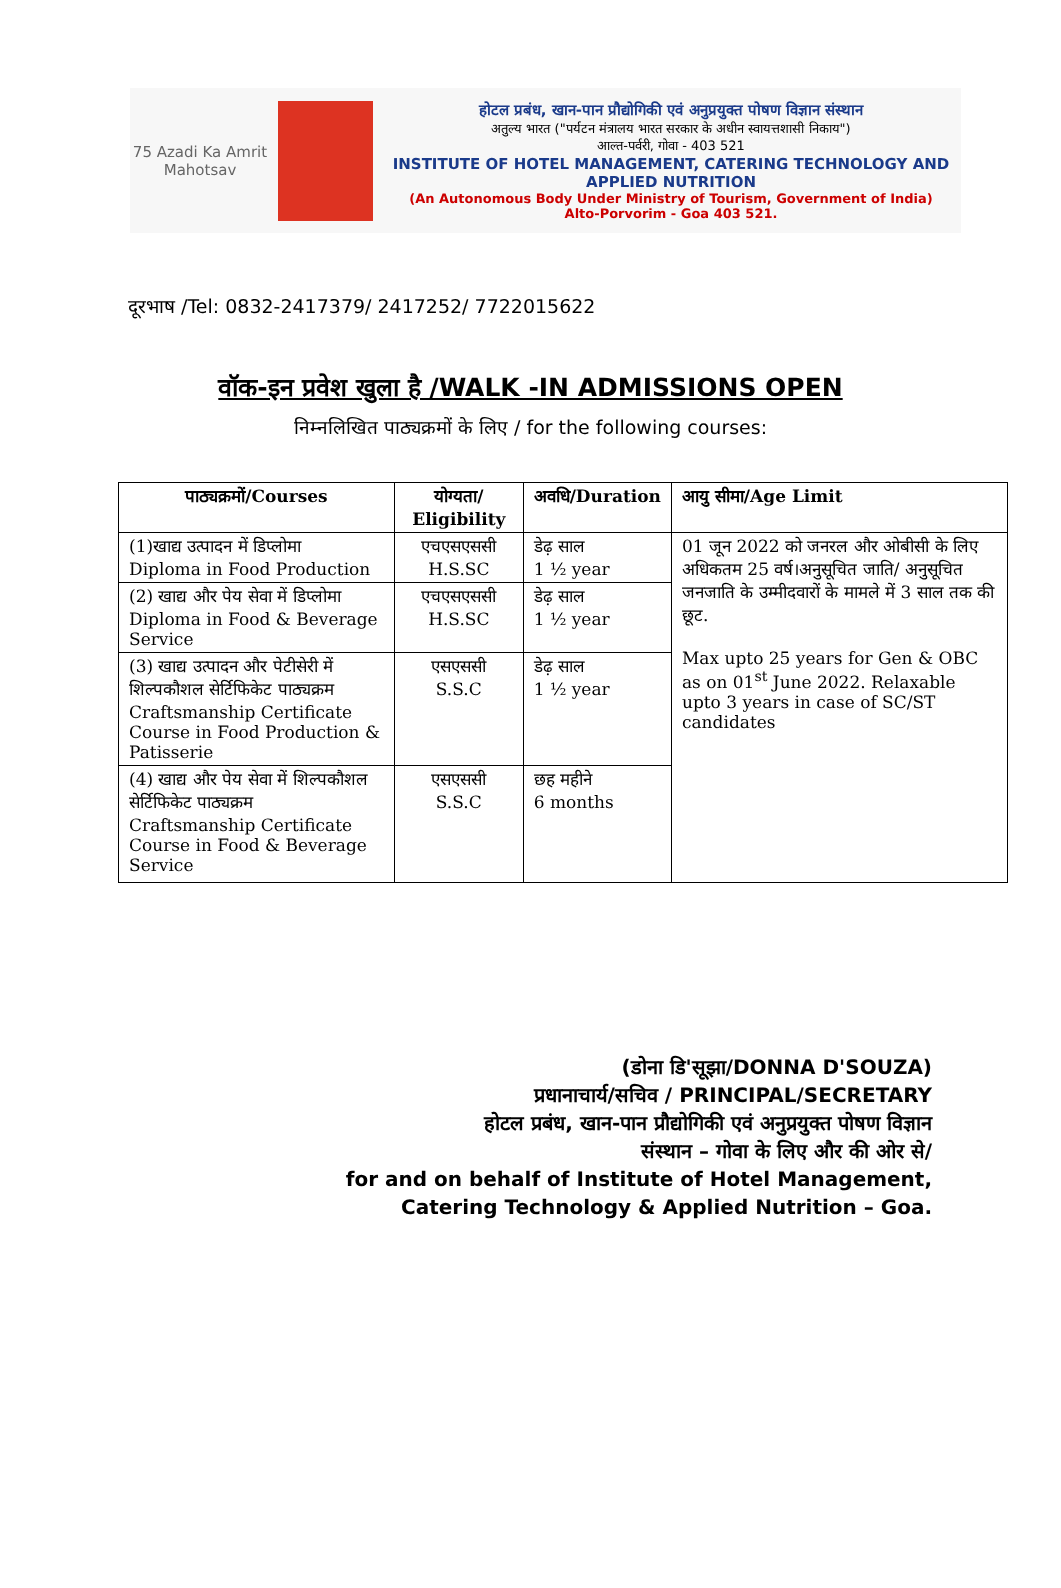75 Azadi Ka Amrit Mahotsav
होटल प्रबंध, खान-पान प्रौद्योगिकी एवं अनुप्रयुक्त पोषण विज्ञान संस्थान
अतुल्य भारत ("पर्यटन मंत्रालय भारत सरकार के अधीन स्वायत्तशासी निकाय")
आल्त-पर्वरी, गोवा - 403 521
INSTITUTE OF HOTEL MANAGEMENT, CATERING TECHNOLOGY AND APPLIED NUTRITION
(An Autonomous Body Under Ministry of Tourism, Government of India)
Alto-Porvorim - Goa 403 521.
दूरभाष /Tel: 0832-2417379/ 2417252/ 7722015622
वॉक-इन प्रवेश खुला है /WALK -IN ADMISSIONS OPEN
निम्नलिखित पाठ्यक्रमों के लिए / for the following courses:
| पाठ्यक्रमों/Courses | योग्यता/ Eligibility | अवधि/Duration | आयु सीमा/Age Limit |
| --- | --- | --- | --- |
| (1)खाद्य उत्पादन में डिप्लोमा Diploma in Food Production | एचएसएससी H.S.SC | डेढ़ साल 1 ½ year | 01 जून 2022 को जनरल और ओबीसी के लिए अधिकतम 25 वर्ष।अनुसूचित जाति/ अनुसूचित जनजाति के उम्मीदवारों के मामले में 3 साल तक की छूट. Max upto 25 years for Gen & OBC as on 01<sup>st</sup> June 2022. Relaxable upto 3 years in case of SC/ST candidates |
| (2) खाद्य और पेय सेवा में डिप्लोमा Diploma in Food & Beverage Service | एचएसएससी H.S.SC | डेढ़ साल 1 ½ year | |
| (3) खाद्य उत्पादन और पेटीसेरी में शिल्पकौशल सेर्टिफिकेट पाठ्यक्रम Craftsmanship Certificate Course in Food Production & Patisserie | एसएससी S.S.C | डेढ़ साल 1 ½ year | |
| (4) खाद्य और पेय सेवा में शिल्पकौशल सेर्टिफिकेट पाठ्यक्रम Craftsmanship Certificate Course in Food & Beverage Service | एसएससी S.S.C | छह महीने 6 months | |
(डोना डि'सूझा/DONNA D'SOUZA)
प्रधानाचार्य/सचिव / PRINCIPAL/SECRETARY
होटल प्रबंध, खान-पान प्रौद्योगिकी एवं अनुप्रयुक्त पोषण विज्ञान
संस्थान – गोवा के लिए और की ओर से/
for and on behalf of Institute of Hotel Management,
Catering Technology & Applied Nutrition – Goa.